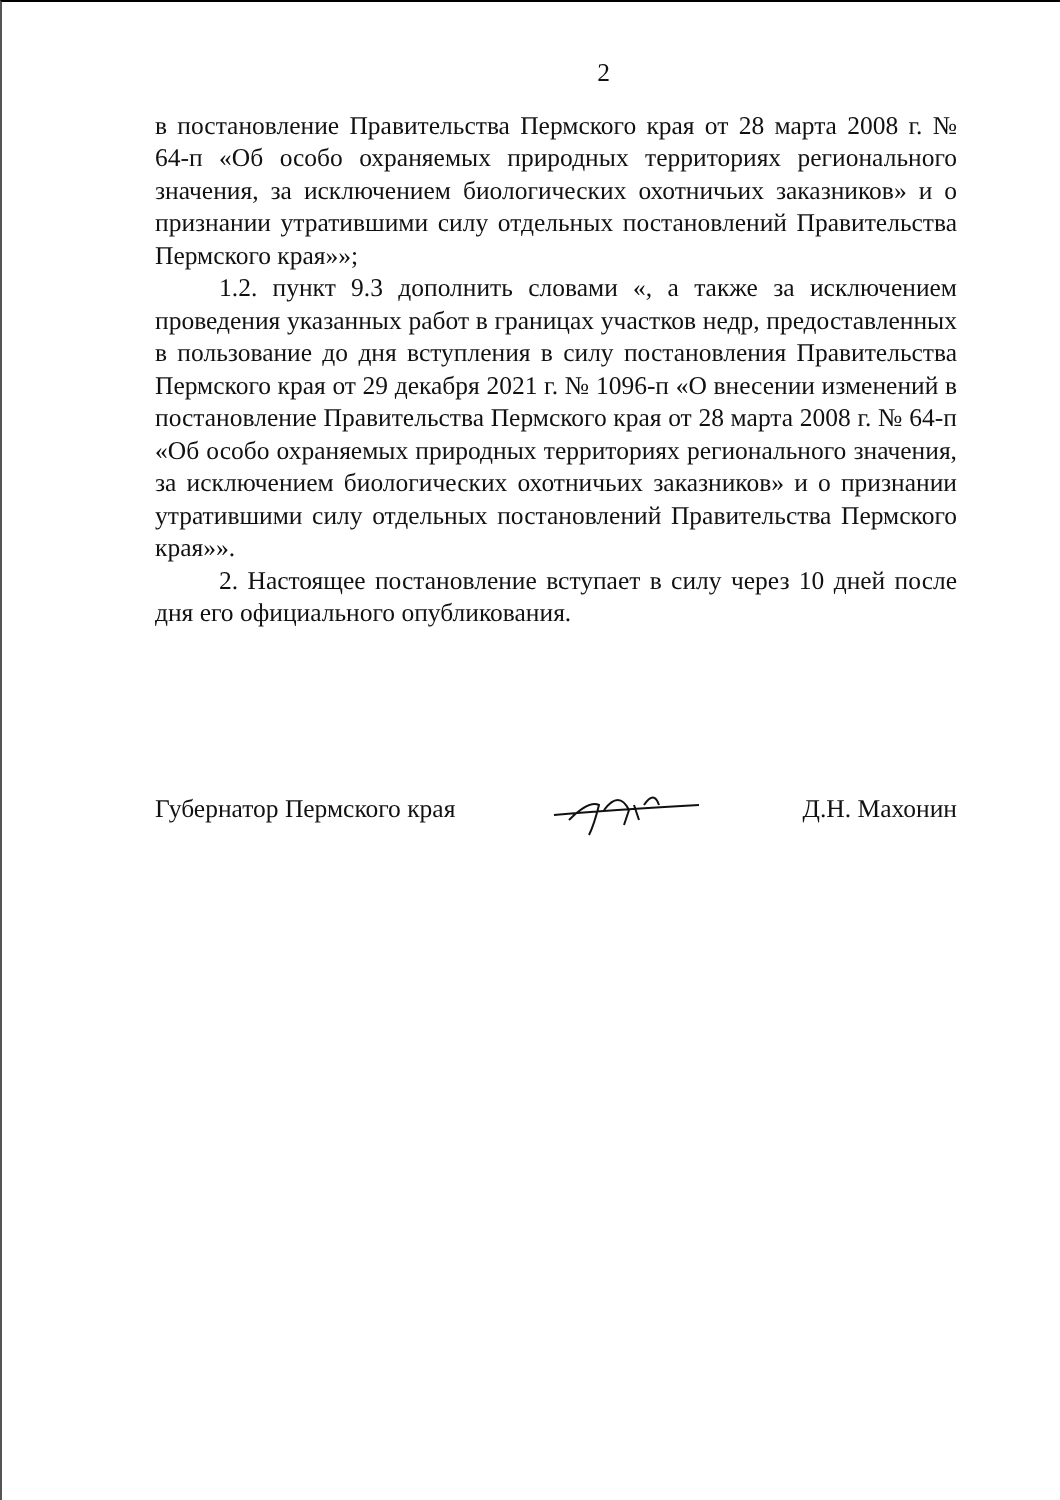2
в постановление Правительства Пермского края от 28 марта 2008 г. № 64-п «Об особо охраняемых природных территориях регионального значения, за исключением биологических охотничьих заказников» и о признании утратившими силу отдельных постановлений Правительства Пермского края»»;
1.2. пункт 9.3 дополнить словами «, а также за исключением проведения указанных работ в границах участков недр, предоставленных в пользование до дня вступления в силу постановления Правительства Пермского края от 29 декабря 2021 г. № 1096-п «О внесении изменений в постановление Правительства Пермского края от 28 марта 2008 г. № 64-п «Об особо охраняемых природных территориях регионального значения, за исключением биологических охотничьих заказников» и о признании утратившими силу отдельных постановлений Правительства Пермского края»».
2. Настоящее постановление вступает в силу через 10 дней после дня его официального опубликования.
Губернатор Пермского края Д.Н. Махонин